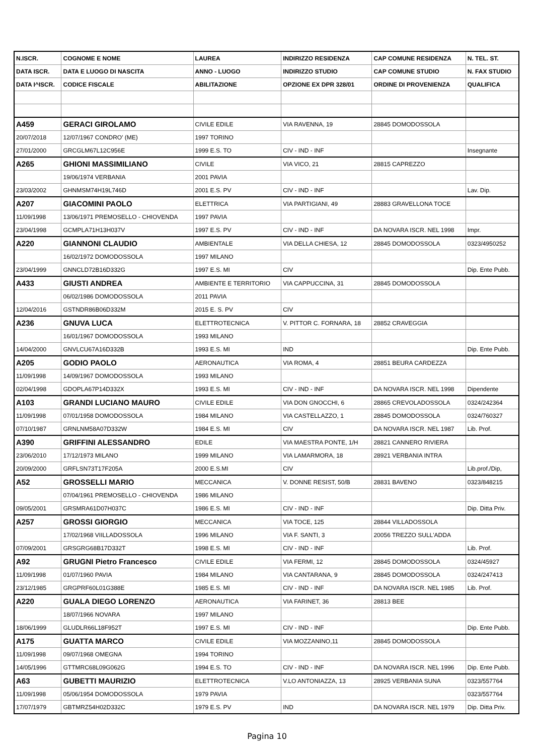| N.ISCR. | COGNOME E NOME | LAUREA | INDIRIZZO RESIDENZA | CAP COMUNE RESIDENZA | N. TEL. ST. |
| --- | --- | --- | --- | --- | --- |
| DATA ISCR. | DATA E LUOGO DI NASCITA | ANNO - LUOGO | INDIRIZZO STUDIO | CAP COMUNE STUDIO | N. FAX STUDIO |
| DATA I^ISCR. | CODICE FISCALE | ABILITAZIONE | OPZIONE EX DPR 328/01 | ORDINE DI PROVENIENZA | QUALIFICA |
| A459 | GERACI GIROLAMO | CIVILE EDILE | VIA RAVENNA, 19 | 28845 DOMODOSSOLA | |
| 20/07/2018 | 12/07/1967 CONDRO' (ME) | 1997 TORINO | | | |
| 27/01/2000 | GRCGLM67L12C956E | 1999 E.S. TO | CIV - IND - INF | | Insegnante |
| A265 | GHIONI MASSIMILIANO | CIVILE | VIA VICO, 21 | 28815 CAPREZZO | |
| | 19/06/1974 VERBANIA | 2001 PAVIA | | | |
| 23/03/2002 | GHNMSM74H19L746D | 2001 E.S. PV | CIV - IND - INF | | Lav. Dip. |
| A207 | GIACOMINI PAOLO | ELETTRICA | VIA PARTIGIANI, 49 | 28883 GRAVELLONA TOCE | |
| 11/09/1998 | 13/06/1971 PREMOSELLO - CHIOVENDA | 1997 PAVIA | | | |
| 23/04/1998 | GCMPLA71H13H037V | 1997 E.S. PV | CIV - IND - INF | DA NOVARA ISCR. NEL 1998 | Impr. |
| A220 | GIANNONI CLAUDIO | AMBIENTALE | VIA DELLA CHIESA, 12 | 28845 DOMODOSSOLA | 0323/4950252 |
| | 16/02/1972 DOMODOSSOLA | 1997 MILANO | | | |
| 23/04/1999 | GNNCLD72B16D332G | 1997 E.S. MI | CIV | | Dip. Ente Pubb. |
| A433 | GIUSTI ANDREA | AMBIENTE E TERRITORIO | VIA CAPPUCCINA, 31 | 28845 DOMODOSSOLA | |
| | 06/02/1986 DOMODOSSOLA | 2011 PAVIA | | | |
| 12/04/2016 | GSTNDR86B06D332M | 2015 E. S. PV | CIV | | |
| A236 | GNUVA LUCA | ELETTROTECNICA | V. PITTOR C. FORNARA, 18 | 28852 CRAVEGGIA | |
| | 16/01/1967 DOMODOSSOLA | 1993 MILANO | | | |
| 14/04/2000 | GNVLCU67A16D332B | 1993 E.S. MI | IND | | Dip. Ente Pubb. |
| A205 | GODIO PAOLO | AERONAUTICA | VIA ROMA, 4 | 28851 BEURA CARDEZZA | |
| 11/09/1998 | 14/09/1967 DOMODOSSOLA | 1993 MILANO | | | |
| 02/04/1998 | GDOPLA67P14D332X | 1993 E.S. MI | CIV - IND - INF | DA NOVARA ISCR. NEL 1998 | Dipendente |
| A103 | GRANDI LUCIANO MAURO | CIVILE EDILE | VIA DON GNOCCHI, 6 | 28865 CREVOLADOSSOLA | 0324/242364 |
| 11/09/1998 | 07/01/1958 DOMODOSSOLA | 1984 MILANO | VIA CASTELLAZZO, 1 | 28845 DOMODOSSOLA | 0324/760327 |
| 07/10/1987 | GRNLNM58A07D332W | 1984 E.S. MI | CIV | DA NOVARA ISCR. NEL 1987 | Lib. Prof. |
| A390 | GRIFFINI ALESSANDRO | EDILE | VIA MAESTRA PONTE, 1/H | 28821 CANNERO RIVIERA | |
| 23/06/2010 | 17/12/1973 MILANO | 1999 MILANO | VIA LAMARMORA, 18 | 28921 VERBANIA INTRA | |
| 20/09/2000 | GRFLSN73T17F205A | 2000 E.S.MI | CIV | | Lib.prof./Dip, |
| A52 | GROSSELLI MARIO | MECCANICA | V. DONNE RESIST, 50/B | 28831 BAVENO | 0323/848215 |
| | 07/04/1961 PREMOSELLO - CHIOVENDA | 1986 MILANO | | | |
| 09/05/2001 | GRSMRA61D07H037C | 1986 E.S. MI | CIV - IND - INF | | Dip. Ditta Priv. |
| A257 | GROSSI GIORGIO | MECCANICA | VIA TOCE, 125 | 28844 VILLADOSSOLA | |
| | 17/02/1968 VIILLADOSSOLA | 1996 MILANO | VIA F. SANTI, 3 | 20056 TREZZO SULL'ADDA | |
| 07/09/2001 | GRSGRG68B17D332T | 1998 E.S. MI | CIV - IND - INF | | Lib. Prof. |
| A92 | GRUGNI Pietro Francesco | CIVILE EDILE | VIA FERMI, 12 | 28845 DOMODOSSOLA | 0324/45927 |
| 11/09/1998 | 01/07/1960 PAVIA | 1984 MILANO | VIA CANTARANA, 9 | 28845 DOMODOSSOLA | 0324/247413 |
| 23/12/1985 | GRGPRF60L01G388E | 1985 E.S. MI | CIV - IND - INF | DA NOVARA ISCR. NEL 1985 | Lib. Prof. |
| A220 | GUALA DIEGO LORENZO | AERONAUTICA | VIA FARINET, 36 | 28813 BEE | |
| | 18/07/1966 NOVARA | 1997 MILANO | | | |
| 18/06/1999 | GLUDLR66L18F952T | 1997 E.S. MI | CIV - IND - INF | | Dip. Ente Pubb. |
| A175 | GUATTA MARCO | CIVILE EDILE | VIA MOZZANINO,11 | 28845 DOMODOSSOLA | |
| 11/09/1998 | 09/07/1968 OMEGNA | 1994 TORINO | | | |
| 14/05/1996 | GTTMRC68L09G062G | 1994 E.S. TO | CIV - IND - INF | DA NOVARA ISCR. NEL 1996 | Dip. Ente Pubb. |
| A63 | GUBETTI MAURIZIO | ELETTROTECNICA | V.LO ANTONIAZZA, 13 | 28925 VERBANIA SUNA | 0323/557764 |
| 11/09/1998 | 05/06/1954 DOMODOSSOLA | 1979 PAVIA | | | 0323/557764 |
| 17/07/1979 | GBTMRZ54H02D332C | 1979 E.S. PV | IND | DA NOVARA ISCR. NEL 1979 | Dip. Ditta Priv. |
Pagina 10